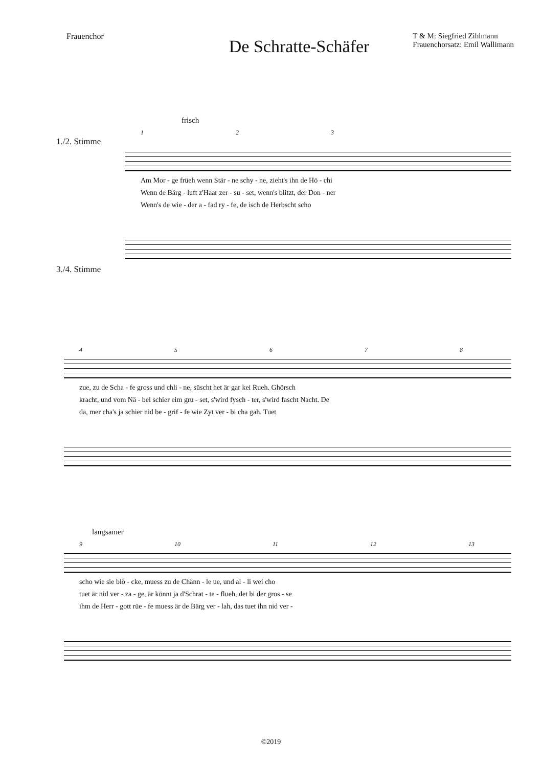Frauenchor
De Schratte-Schäfer
T & M: Siegfried Zihlmann
Frauenchorsatz: Emil Wallimann
frisch
123
1./2. Stimme
Am Mor - ge früeh wenn Stär - ne schy - ne, zieht's ihn de Hö - chi
Wenn de Bärg - luft z'Haar zer - su - set, wenn's blitzt, der Don - ner
Wenn's de wie - der a - fad ry - fe, de isch de Herbscht scho
3./4. Stimme
45678
zue, zu de Scha - fe gross und chli - ne, süscht het är gar kei Rueh. Ghörsch
kracht, und vom Nä - bel schier eim gru - set, s'wird fysch - ter, s'wird fascht Nacht. De
da, mer cha's ja schier nid be - grif - fe wie Zyt ver - bi cha gah. Tuet
langsamer
9 10 11 12 13
scho wie sie blö - cke, muess zu de Chänn - le ue, und al - li wei cho
tuet är nid ver - za - ge, är könnt ja d'Schrat - te - flueh, det bi der gros - se
ihm de Herr - gott rüe - fe muess är de Bärg ver - lah, das tuet ihn nid ver -
©2019